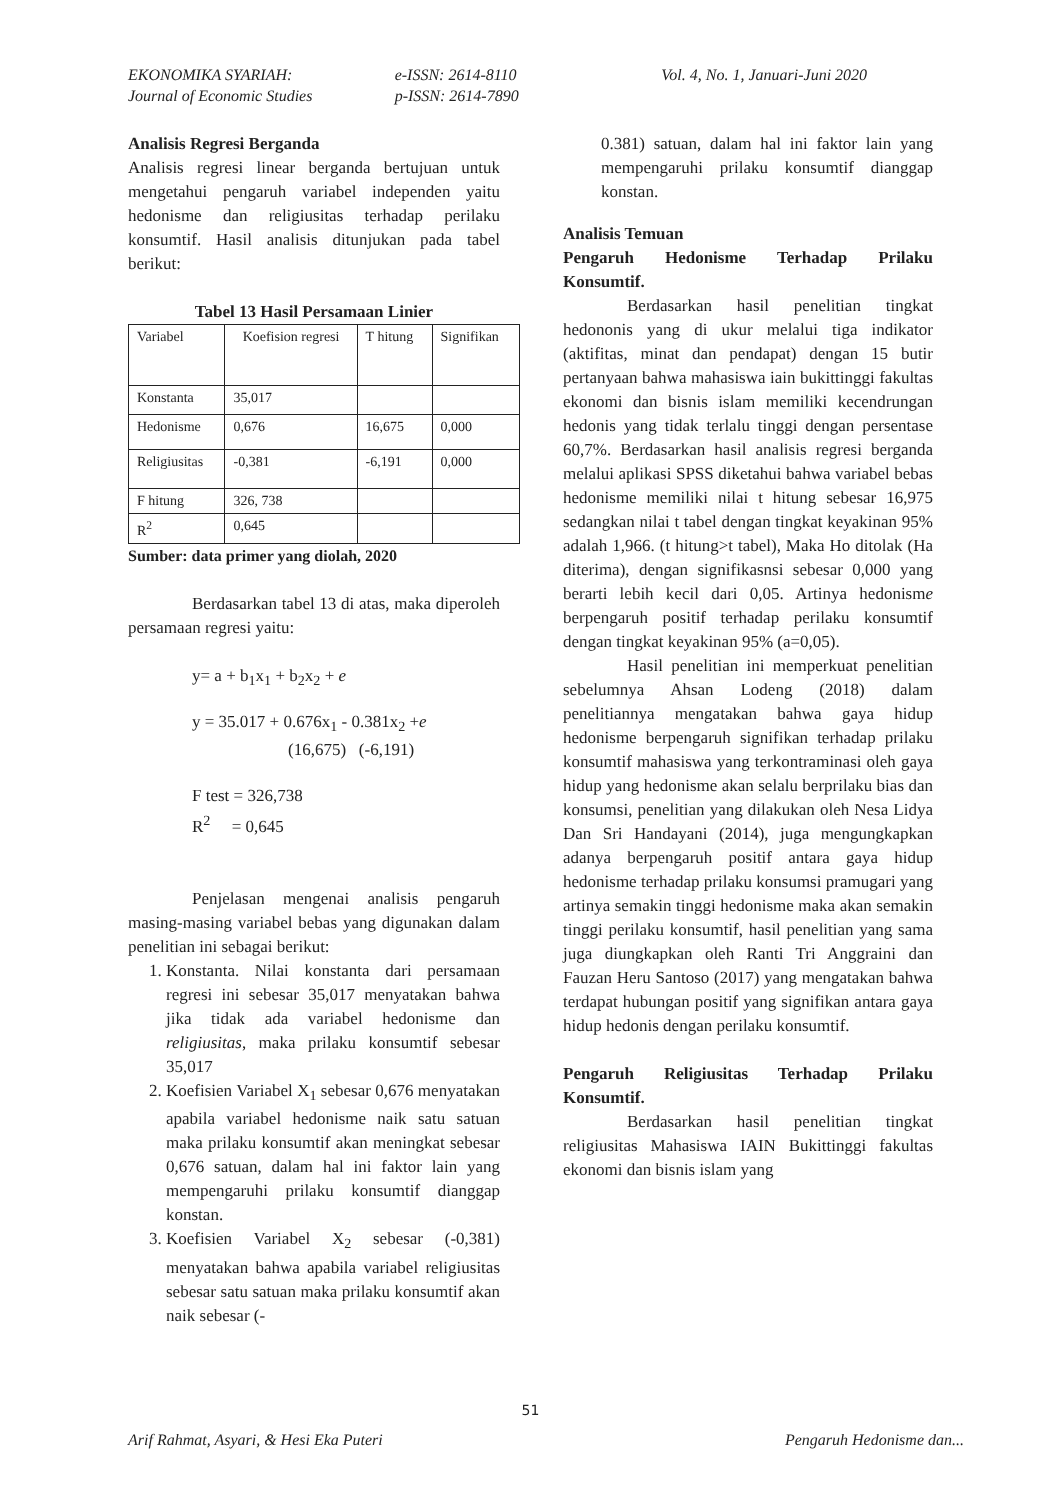EKONOMIKA SYARIAH:
Journal of Economic Studies
e-ISSN: 2614-8110
p-ISSN: 2614-7890
Vol. 4, No. 1, Januari-Juni 2020
Analisis Regresi Berganda
Analisis regresi linear berganda bertujuan untuk mengetahui pengaruh variabel independen yaitu hedonisme dan religiusitas terhadap perilaku konsumtif. Hasil analisis ditunjukan pada tabel berikut:
Tabel 13 Hasil Persamaan Linier
| Variabel | Koefision regresi | T hitung | Signifikan |
| Konstanta | 35,017 | | |
| Hedonisme | 0,676 | 16,675 | 0,000 |
| Religiusitas | -0,381 | -6,191 | 0,000 |
| F hitung | 326, 738 | | |
| R<sup>2</sup> | 0,645 | | |
Sumber: data primer yang diolah, 2020
Berdasarkan tabel 13 di atas, maka diperoleh persamaan regresi yaitu:
y= a + b<sub>1</sub>x<sub>1</sub> + b<sub>2</sub>x<sub>2</sub> + e
y = 35.017 + 0.676x<sub>1</sub> - 0.381x<sub>2</sub> +e
(16,675) (-6,191)
F test = 326,738
R<sup>2</sup> = 0,645
Penjelasan mengenai analisis pengaruh masing-masing variabel bebas yang digunakan dalam penelitian ini sebagai berikut:
1. Konstanta. Nilai konstanta dari persamaan regresi ini sebesar 35,017 menyatakan bahwa jika tidak ada variabel hedonisme dan religiusitas, maka prilaku konsumtif sebesar 35,017
2. Koefisien Variabel X<sub>1</sub> sebesar 0,676 menyatakan apabila variabel hedonisme naik satu satuan maka prilaku konsumtif akan meningkat sebesar 0,676 satuan, dalam hal ini faktor lain yang mempengaruhi prilaku konsumtif dianggap konstan.
3. Koefisien Variabel X<sub>2</sub> sebesar (-0,381) menyatakan bahwa apabila variabel religiusitas sebesar satu satuan maka prilaku konsumtif akan naik sebesar (-
0.381) satuan, dalam hal ini faktor lain yang mempengaruhi prilaku konsumtif dianggap konstan.
Analisis Temuan
Pengaruh Hedonisme Terhadap Prilaku Konsumtif.
Berdasarkan hasil penelitian tingkat hedononis yang di ukur melalui tiga indikator (aktifitas, minat dan pendapat) dengan 15 butir pertanyaan bahwa mahasiswa iain bukittinggi fakultas ekonomi dan bisnis islam memiliki kecendrungan hedonis yang tidak terlalu tinggi dengan persentase 60,7%. Berdasarkan hasil analisis regresi berganda melalui aplikasi SPSS diketahui bahwa variabel bebas hedonisme memiliki nilai t hitung sebesar 16,975 sedangkan nilai t tabel dengan tingkat keyakinan 95% adalah 1,966. (t hitung>t tabel), Maka Ho ditolak (Ha diterima), dengan signifikasnsi sebesar 0,000 yang berarti lebih kecil dari 0,05. Artinya hedonisme berpengaruh positif terhadap perilaku konsumtif dengan tingkat keyakinan 95% (a=0,05).
Hasil penelitian ini memperkuat penelitian sebelumnya Ahsan Lodeng (2018) dalam penelitiannya mengatakan bahwa gaya hidup hedonisme berpengaruh signifikan terhadap prilaku konsumtif mahasiswa yang terkontraminasi oleh gaya hidup yang hedonisme akan selalu berprilaku bias dan konsumsi, penelitian yang dilakukan oleh Nesa Lidya Dan Sri Handayani (2014), juga mengungkapkan adanya berpengaruh positif antara gaya hidup hedonisme terhadap prilaku konsumsi pramugari yang artinya semakin tinggi hedonisme maka akan semakin tinggi perilaku konsumtif, hasil penelitian yang sama juga diungkapkan oleh Ranti Tri Anggraini dan Fauzan Heru Santoso (2017) yang mengatakan bahwa terdapat hubungan positif yang signifikan antara gaya hidup hedonis dengan perilaku konsumtif.
Pengaruh Religiusitas Terhadap Prilaku Konsumtif.
Berdasarkan hasil penelitian tingkat religiusitas Mahasiswa IAIN Bukittinggi fakultas ekonomi dan bisnis islam yang
51
Arif Rahmat, Asyari, & Hesi Eka Puteri Pengaruh Hedonisme dan...